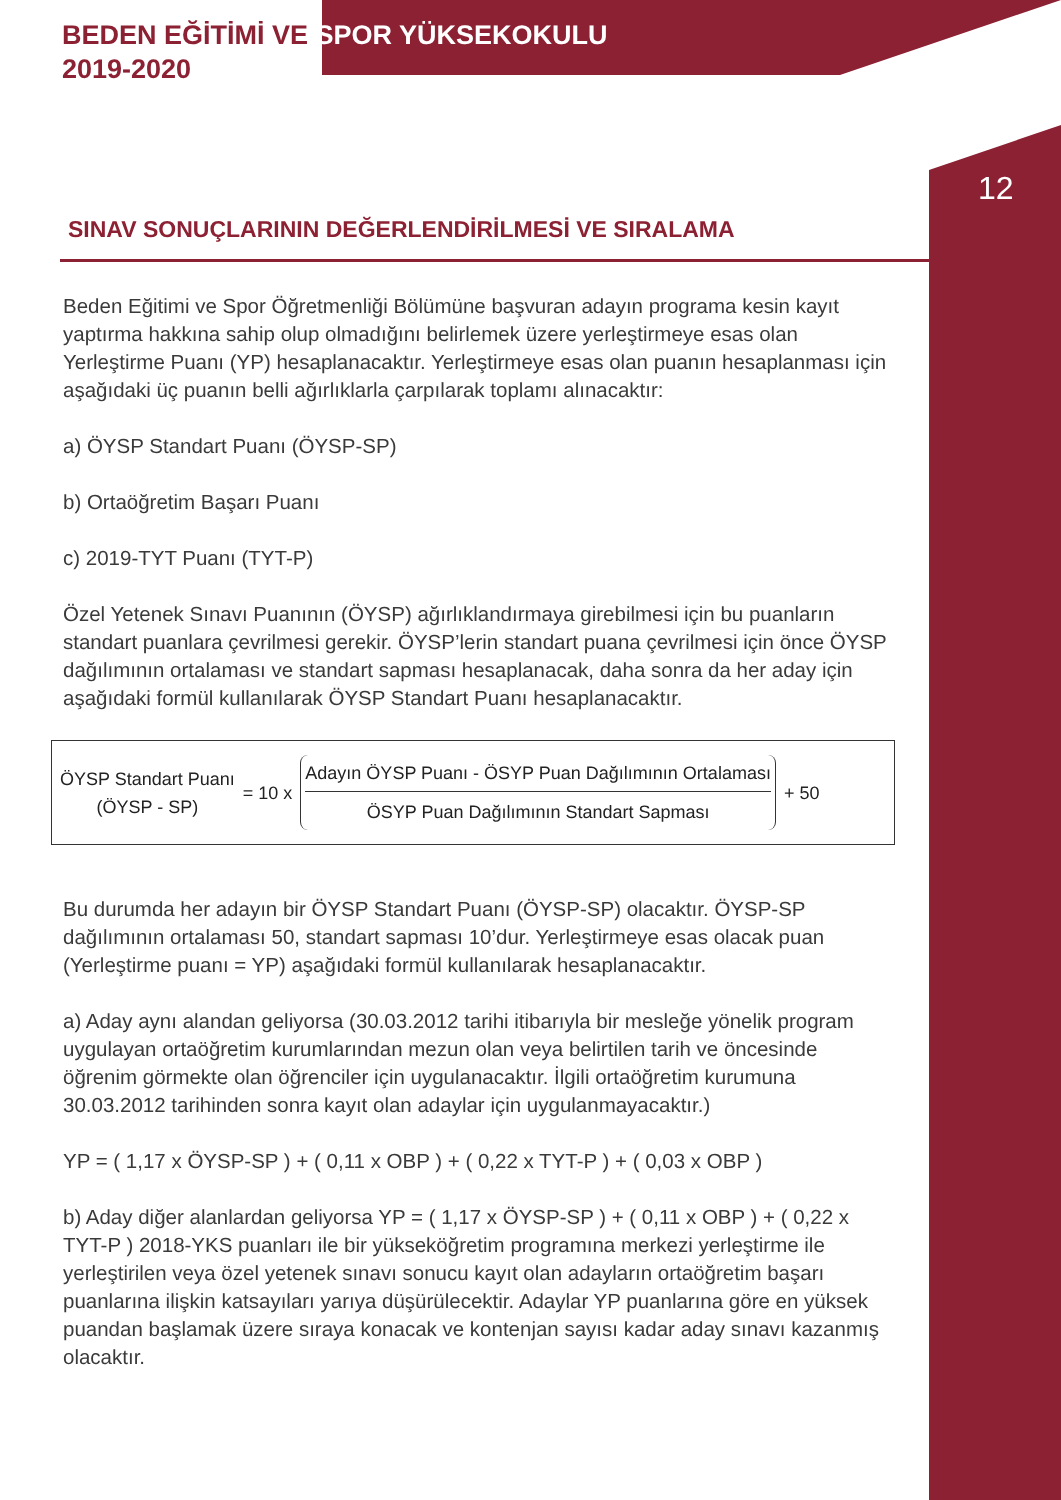BEDEN EĞİTİMİ VE SPOR YÜKSEKOKULU
2019-2020
SINAV SONUÇLARININ DEĞERLENDİRİLMESİ VE SIRALAMA
12
Beden Eğitimi ve Spor Öğretmenliği Bölümüne başvuran adayın programa kesin kayıt yaptırma hakkına sahip olup olmadığını belirlemek üzere yerleştirmeye esas olan Yerleştirme Puanı (YP) hesaplanacaktır. Yerleştirmeye esas olan puanın hesaplanması için aşağıdaki üç puanın belli ağırlıklarla çarpılarak toplamı alınacaktır:
a) ÖYSP Standart Puanı (ÖYSP-SP)
b) Ortaöğretim Başarı Puanı
c) 2019-TYT Puanı (TYT-P)
Özel Yetenek Sınavı Puanının (ÖYSP) ağırlıklandırmaya girebilmesi için bu puanların standart puanlara çevrilmesi gerekir. ÖYSP’lerin standart puana çevrilmesi için önce ÖYSP dağılımının ortalaması ve standart sapması hesaplanacak, daha sonra da her aday için aşağıdaki formül kullanılarak ÖYSP Standart Puanı hesaplanacaktır.
ÖYSP Standart Puanı
(ÖYSP - SP)
= 10 x
Adayın ÖYSP Puanı - ÖSYP Puan Dağılımının Ortalaması
ÖSYP Puan Dağılımının Standart Sapması
+ 50
Bu durumda her adayın bir ÖYSP Standart Puanı (ÖYSP-SP) olacaktır. ÖYSP-SP dağılımının ortalaması 50, standart sapması 10’dur. Yerleştirmeye esas olacak puan (Yerleştirme puanı = YP) aşağıdaki formül kullanılarak hesaplanacaktır.
a) Aday aynı alandan geliyorsa (30.03.2012 tarihi itibarıyla bir mesleğe yönelik program uygulayan ortaöğretim kurumlarından mezun olan veya belirtilen tarih ve öncesinde öğrenim görmekte olan öğrenciler için uygulanacaktır. İlgili ortaöğretim kurumuna 30.03.2012 tarihinden sonra kayıt olan adaylar için uygulanmayacaktır.)
YP = ( 1,17 x ÖYSP-SP ) + ( 0,11 x OBP ) + ( 0,22 x TYT-P ) + ( 0,03 x OBP )
b) Aday diğer alanlardan geliyorsa YP = ( 1,17 x ÖYSP-SP ) + ( 0,11 x OBP ) + ( 0,22 x TYT-P ) 2018-YKS puanları ile bir yükseköğretim programına merkezi yerleştirme ile yerleştirilen veya özel yetenek sınavı sonucu kayıt olan adayların ortaöğretim başarı puanlarına ilişkin katsayıları yarıya düşürülecektir. Adaylar YP puanlarına göre en yüksek puandan başlamak üzere sıraya konacak ve kontenjan sayısı kadar aday sınavı kazanmış olacaktır.